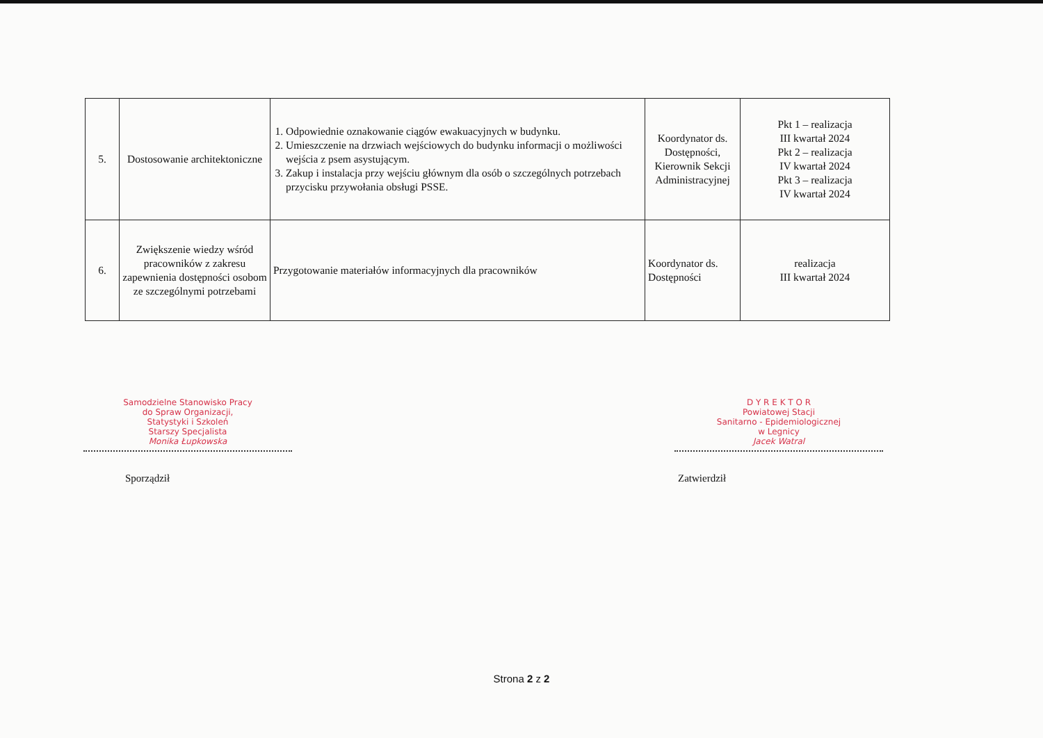| 5. | Dostosowanie architektoniczne | 1. Odpowiednie oznakowanie ciągów ewakuacyjnych w budynku. 2. Umieszczenie na drzwiach wejściowych do budynku informacji o możliwości wejścia z psem asystującym. 3. Zakup i instalacja przy wejściu głównym dla osób o szczególnych potrzebach przycisku przywołania obsługi PSSE. | Koordynator ds. Dostępności, Kierownik Sekcji Administracyjnej | Pkt 1 – realizacja III kwartał 2024 Pkt 2 – realizacja IV kwartał 2024 Pkt 3 – realizacja IV kwartał 2024 |
| 6. | Zwiększenie wiedzy wśród pracowników z zakresu zapewnienia dostępności osobom ze szczególnymi potrzebami | Przygotowanie materiałów informacyjnych dla pracowników | Koordynator ds. Dostępności | realizacja III kwartał 2024 |
Samodzielne Stanowisko Pracy
do Spraw Organizacji,
Statystyki i Szkoleń
Starszy Specjalista
Monika Łupkowska
Sporządził
D Y R E K T O R
Powiatowej Stacji
Sanitarno - Epidemiologicznej
w Legnicy
Jacek Watral
Zatwierdził
Strona 2 z 2